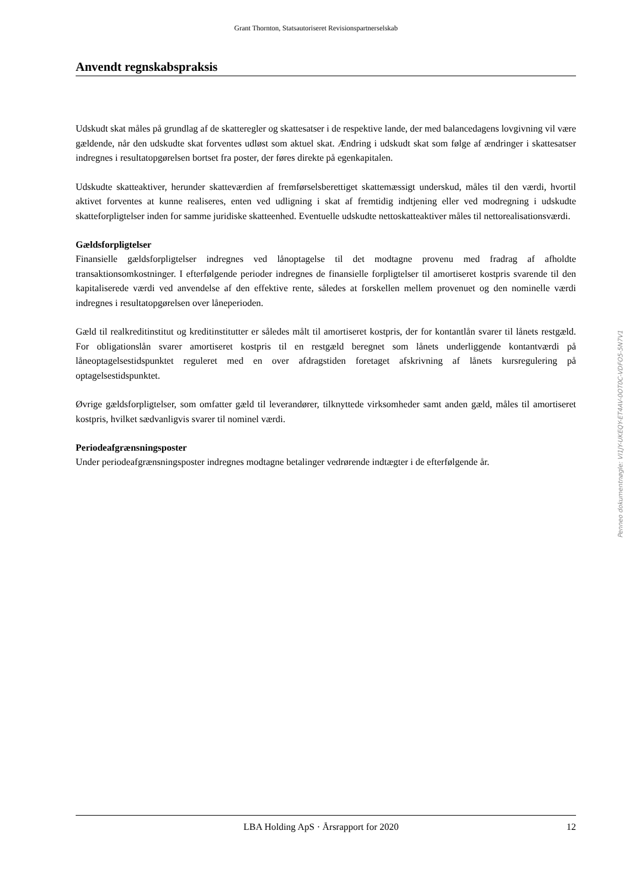Grant Thornton, Statsautoriseret Revisionspartnerselskab
Anvendt regnskabspraksis
Udskudt skat måles på grundlag af de skatteregler og skattesatser i de respektive lande, der med balance­dagens lovgivning vil være gældende, når den udskudte skat forventes udløst som aktuel skat. Ændring i udskudt skat som følge af ændringer i skattesatser indregnes i resultatopgørelsen bortset fra poster, der føres direkte på egenkapitalen.
Udskudte skatteaktiver, herunder skatteværdien af fremførselsberettiget skattemæssigt underskud, måles til den værdi, hvortil aktivet forventes at kunne realiseres, enten ved udligning i skat af fremtidig indtje­ning eller ved modregning i udskudte skatteforpligtelser inden for samme juridiske skatteenhed. Eventu­elle udskudte nettoskatteaktiver måles til nettorealisationsværdi.
Gældsforpligtelser
Finansielle gældsforpligtelser indregnes ved lånoptagelse til det modtagne provenu med fradrag af af­holdte transaktionsomkostninger. I efterfølgende perioder indregnes de finansielle forpligtelser til amorti­seret kostpris svarende til den kapitaliserede værdi ved anvendelse af den effektive rente, således at for­skellen mellem provenuet og den nominelle værdi indregnes i resultatopgørelsen over låneperioden.
Gæld til realkreditinstitut og kreditinstitutter er således målt til amortiseret kostpris, der for kontantlån svarer til lånets restgæld. For obligationslån svarer amortiseret kostpris til en restgæld beregnet som lå­nets underliggende kontantværdi på låneoptagelsestidspunktet reguleret med en over afdragstiden foreta­get afskrivning af lånets kursregulering på optagelsestidspunktet.
Øvrige gældsforpligtelser, som omfatter gæld til leverandører, tilknyttede virksomheder samt anden gæld, måles til amortiseret kostpris, hvilket sædvanligvis svarer til nominel værdi.
Periodeafgrænsningsposter
Under periodeafgrænsningsposter indregnes modtagne betalinger vedrørende indtægter i de efterfølgende år.
Penneo dokumentnøgle: VI1JY-UKEQY-ET4AV-0OT0C-VDFO5-5N7V1
LBA Holding ApS · Årsrapport for 2020 12